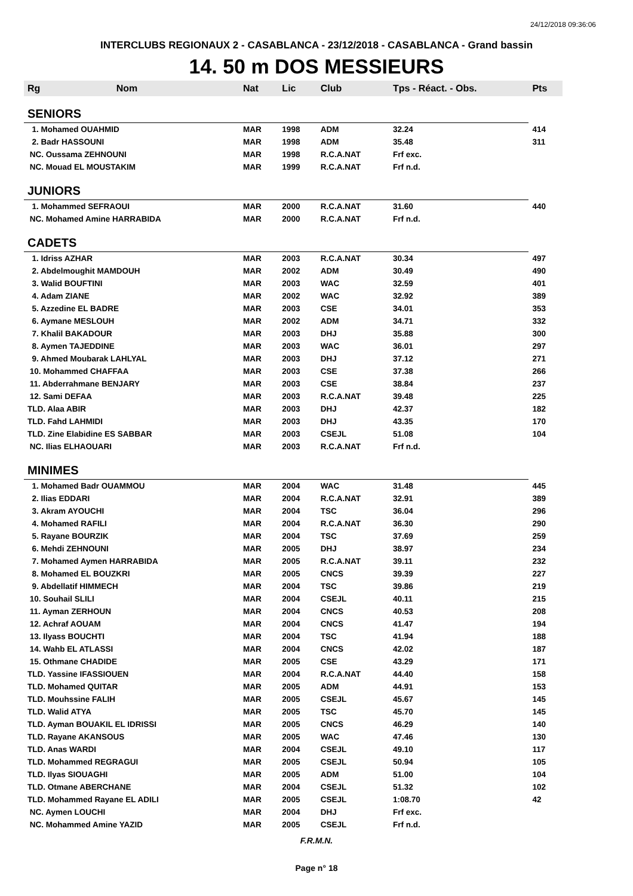24/12/2018 09:36:06
INTERCLUBS REGIONAUX 2 - CASABLANCA - 23/12/2018 - CASABLANCA - Grand bassin
14. 50 m DOS MESSIEURS
| Rg | Nom | Nat | Lic | Club | Tps - Réact. - Obs. | Pts |
| --- | --- | --- | --- | --- | --- | --- |
| SENIORS | | | | | | |
| 1. Mohamed OUAHMID | | MAR | 1998 | ADM | 32.24 | 414 |
| 2. Badr HASSOUNI | | MAR | 1998 | ADM | 35.48 | 311 |
| NC. Oussama ZEHNOUNI | | MAR | 1998 | R.C.A.NAT | Frf exc. | |
| NC. Mouad EL MOUSTAKIM | | MAR | 1999 | R.C.A.NAT | Frf n.d. | |
| JUNIORS | | | | | | |
| 1. Mohammed SEFRAOUI | | MAR | 2000 | R.C.A.NAT | 31.60 | 440 |
| NC. Mohamed Amine HARRABIDA | | MAR | 2000 | R.C.A.NAT | Frf n.d. | |
| CADETS | | | | | | |
| 1. Idriss AZHAR | | MAR | 2003 | R.C.A.NAT | 30.34 | 497 |
| 2. Abdelmoughit MAMDOUH | | MAR | 2002 | ADM | 30.49 | 490 |
| 3. Walid BOUFTINI | | MAR | 2003 | WAC | 32.59 | 401 |
| 4. Adam ZIANE | | MAR | 2002 | WAC | 32.92 | 389 |
| 5. Azzedine EL BADRE | | MAR | 2003 | CSE | 34.01 | 353 |
| 6. Aymane MESLOUH | | MAR | 2002 | ADM | 34.71 | 332 |
| 7. Khalil BAKADOUR | | MAR | 2003 | DHJ | 35.88 | 300 |
| 8. Aymen TAJEDDINE | | MAR | 2003 | WAC | 36.01 | 297 |
| 9. Ahmed Moubarak LAHLYAL | | MAR | 2003 | DHJ | 37.12 | 271 |
| 10. Mohammed CHAFFAA | | MAR | 2003 | CSE | 37.38 | 266 |
| 11. Abderrahmane BENJARY | | MAR | 2003 | CSE | 38.84 | 237 |
| 12. Sami DEFAA | | MAR | 2003 | R.C.A.NAT | 39.48 | 225 |
| TLD. Alaa ABIR | | MAR | 2003 | DHJ | 42.37 | 182 |
| TLD. Fahd LAHMIDI | | MAR | 2003 | DHJ | 43.35 | 170 |
| TLD. Zine Elabidine ES SABBAR | | MAR | 2003 | CSEJL | 51.08 | 104 |
| NC. Ilias ELHAOUARI | | MAR | 2003 | R.C.A.NAT | Frf n.d. | |
| MINIMES | | | | | | |
| 1. Mohamed Badr OUAMMOU | | MAR | 2004 | WAC | 31.48 | 445 |
| 2. Ilias EDDARI | | MAR | 2004 | R.C.A.NAT | 32.91 | 389 |
| 3. Akram AYOUCHI | | MAR | 2004 | TSC | 36.04 | 296 |
| 4. Mohamed RAFILI | | MAR | 2004 | R.C.A.NAT | 36.30 | 290 |
| 5. Rayane BOURZIK | | MAR | 2004 | TSC | 37.69 | 259 |
| 6. Mehdi ZEHNOUNI | | MAR | 2005 | DHJ | 38.97 | 234 |
| 7. Mohamed Aymen HARRABIDA | | MAR | 2005 | R.C.A.NAT | 39.11 | 232 |
| 8. Mohamed EL BOUZKRI | | MAR | 2005 | CNCS | 39.39 | 227 |
| 9. Abdellatif HIMMECH | | MAR | 2004 | TSC | 39.86 | 219 |
| 10. Souhail SLILI | | MAR | 2004 | CSEJL | 40.11 | 215 |
| 11. Ayman ZERHOUN | | MAR | 2004 | CNCS | 40.53 | 208 |
| 12. Achraf AOUAM | | MAR | 2004 | CNCS | 41.47 | 194 |
| 13. Ilyass BOUCHTI | | MAR | 2004 | TSC | 41.94 | 188 |
| 14. Wahb EL ATLASSI | | MAR | 2004 | CNCS | 42.02 | 187 |
| 15. Othmane CHADIDE | | MAR | 2005 | CSE | 43.29 | 171 |
| TLD. Yassine IFASSIOUEN | | MAR | 2004 | R.C.A.NAT | 44.40 | 158 |
| TLD. Mohamed QUITAR | | MAR | 2005 | ADM | 44.91 | 153 |
| TLD. Mouhssine FALIH | | MAR | 2005 | CSEJL | 45.67 | 145 |
| TLD. Walid ATYA | | MAR | 2005 | TSC | 45.70 | 145 |
| TLD. Ayman BOUAKIL EL IDRISSI | | MAR | 2005 | CNCS | 46.29 | 140 |
| TLD. Rayane AKANSOUS | | MAR | 2005 | WAC | 47.46 | 130 |
| TLD. Anas WARDI | | MAR | 2004 | CSEJL | 49.10 | 117 |
| TLD. Mohammed REGRAGUI | | MAR | 2005 | CSEJL | 50.94 | 105 |
| TLD. Ilyas SIOUAGHI | | MAR | 2005 | ADM | 51.00 | 104 |
| TLD. Otmane ABERCHANE | | MAR | 2004 | CSEJL | 51.32 | 102 |
| TLD. Mohammed Rayane EL ADILI | | MAR | 2005 | CSEJL | 1:08.70 | 42 |
| NC. Aymen LOUCHI | | MAR | 2004 | DHJ | Frf exc. | |
| NC. Mohammed Amine YAZID | | MAR | 2005 | CSEJL | Frf n.d. | |
F.R.M.N.
Page n° 18